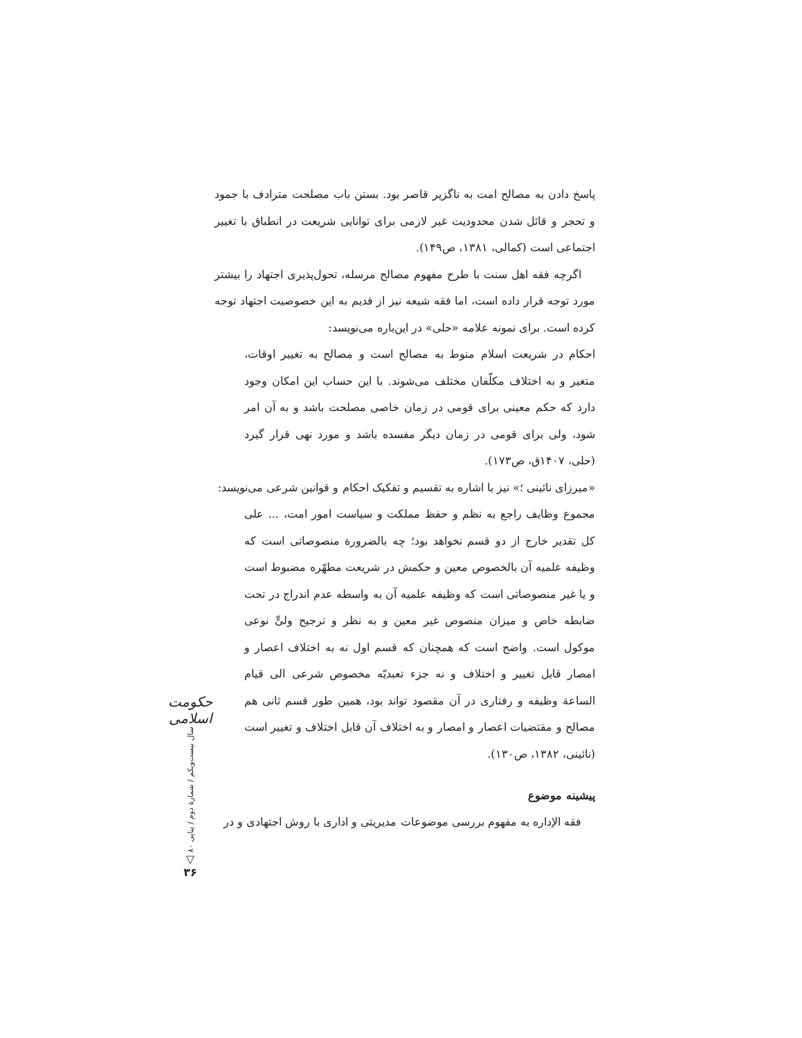پاسخ دادن به مصالح امت به ناگزیر قاصر بود. بستن باب مصلحت مترادف با جمود و تحجر و قائل شدن محدودیت غیر لازمی برای توانایی شریعت در انطباق با تغییر اجتماعی است (کمالی، ۱۳۸۱، ص۱۴۹).
اگرچه فقه اهل سنت با طرح مفهوم مصالح مرسله، تحول‌پذیری اجتهاد را بیشتر مورد توجه قرار داده است، اما فقه شیعه نیز از قدیم به این خصوصیت اجتهاد توجه کرده است. برای نمونه علامه «حلی» در این‌باره می‌نویسد:
احکام در شریعت اسلام منوط به مصالح است و مصالح به تغییر اوقات، متغیر و به اختلاف مکلّفان مختلف می‌شوند. با این حساب این امکان وجود دارد که حکم معینی برای قومی در زمان خاصی مصلحت باشد و به آن امر شود، ولی برای قومی در زمان دیگر مفسده باشد و مورد نهی قرار گیرد (حلی، ۱۴۰۷ق، ص۱۷۳).
«میرزای نائینی ؛» نیز با اشاره به تقسیم و تفکیک احکام و قوانین شرعی می‌نویسد:
مجموع وظایف راجع به نظم و حفظ مملکت و سیاست امور امت، ... علی کل تقدیر خارج از دو قسم نخواهد بود؛ چه بالضرورة منصوصاتی است که وظیفه علمیه آن بالخصوص معین و حکمش در شریعت مطهّره مضبوط است و یا غیر منصوصاتی است که وظیفه علمیه آن به واسطه عدم اندراج در تحت ضابطه خاص و میزان منصوص غیر معین و به نظر و ترجیح ولیٍّ نوعی موکول است. واضح است که همچنان که قسم اول نه به اختلاف اعصار و امصار قابل تغییر و اختلاف و نه جزء تعبدیّه مخصوص شرعی الی قیام الساعة وظیفه و رفتاری در آن مقصود تواند بود، همین طور قسم ثانی هم مصالح و مقتضیات اعصار و امصار و به اختلاف آن قابل اختلاف و تغییر است (نائینی، ۱۳۸۲، ص۱۳۰).
پیشینه موضوع
فقه الإداره به مفهوم بررسی موضوعات مدیریتی و اداری با روش اجتهادی و در
حکومت اسلامی
سال بیست‌ویکم / شمارهٔ دوم / پیاپی ۸۰
▽
۳۶